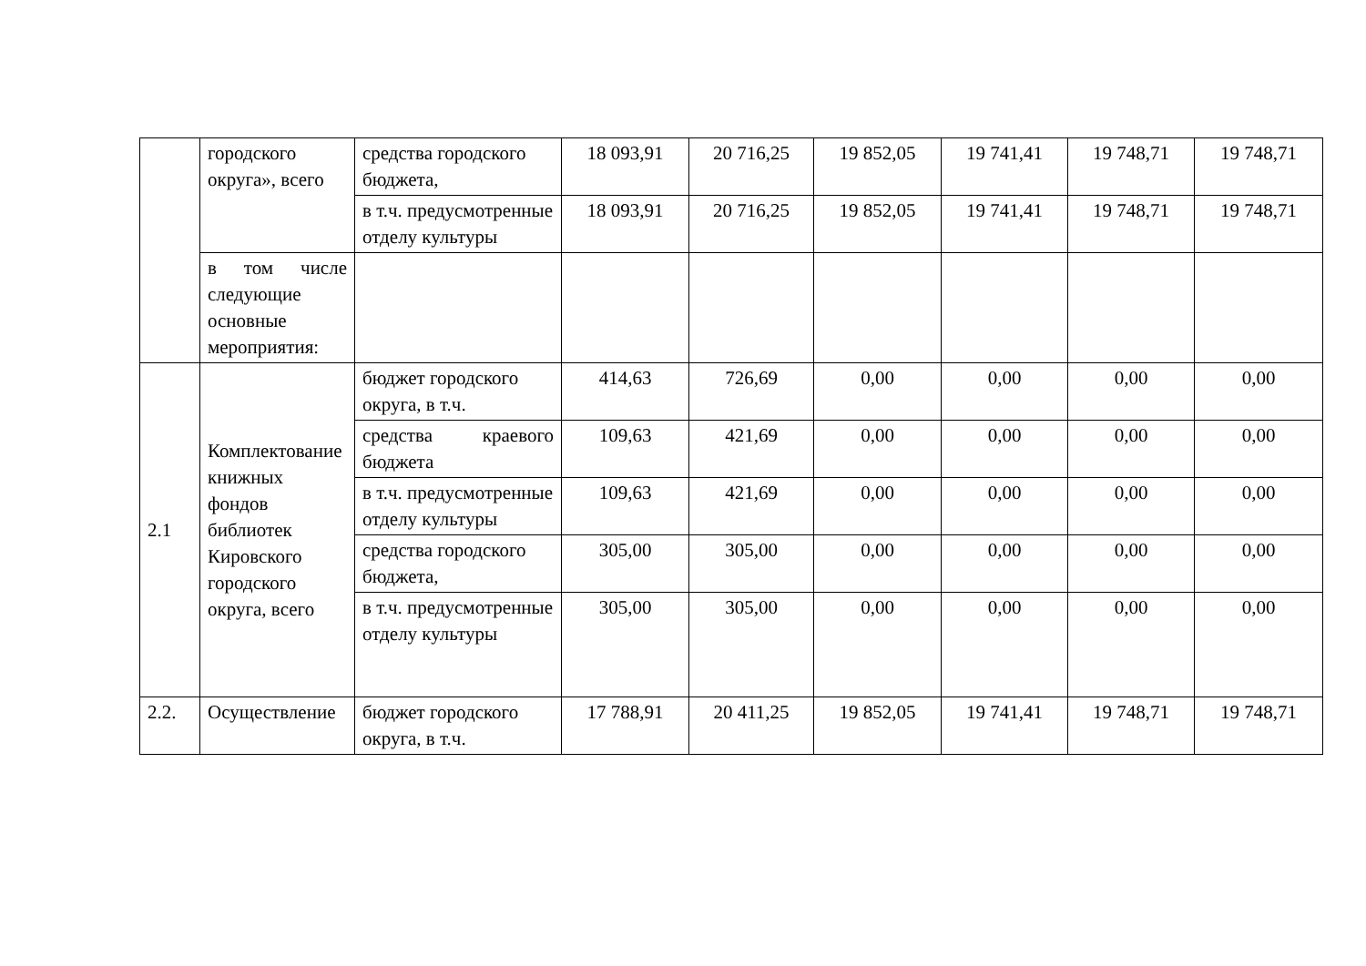| | городского округа», всего | средства городского бюджета, | 18 093,91 | 20 716,25 | 19 852,05 | 19 741,41 | 19 748,71 | 19 748,71 |
| | | в т.ч. предусмотренные отделу культуры | 18 093,91 | 20 716,25 | 19 852,05 | 19 741,41 | 19 748,71 | 19 748,71 |
| | в том числе следующие основные мероприятия: | | | | | | | |
| 2.1 | Комплектование книжных фондов библиотек Кировского городского округа, всего | бюджет городского округа, в т.ч. | 414,63 | 726,69 | 0,00 | 0,00 | 0,00 | 0,00 |
| | | средства краевого бюджета | 109,63 | 421,69 | 0,00 | 0,00 | 0,00 | 0,00 |
| | | в т.ч. предусмотренные отделу культуры | 109,63 | 421,69 | 0,00 | 0,00 | 0,00 | 0,00 |
| | | средства городского бюджета, | 305,00 | 305,00 | 0,00 | 0,00 | 0,00 | 0,00 |
| | | в т.ч. предусмотренные отделу культуры | 305,00 | 305,00 | 0,00 | 0,00 | 0,00 | 0,00 |
| 2.2. | Осуществление | бюджет городского округа, в т.ч. | 17 788,91 | 20 411,25 | 19 852,05 | 19 741,41 | 19 748,71 | 19 748,71 |